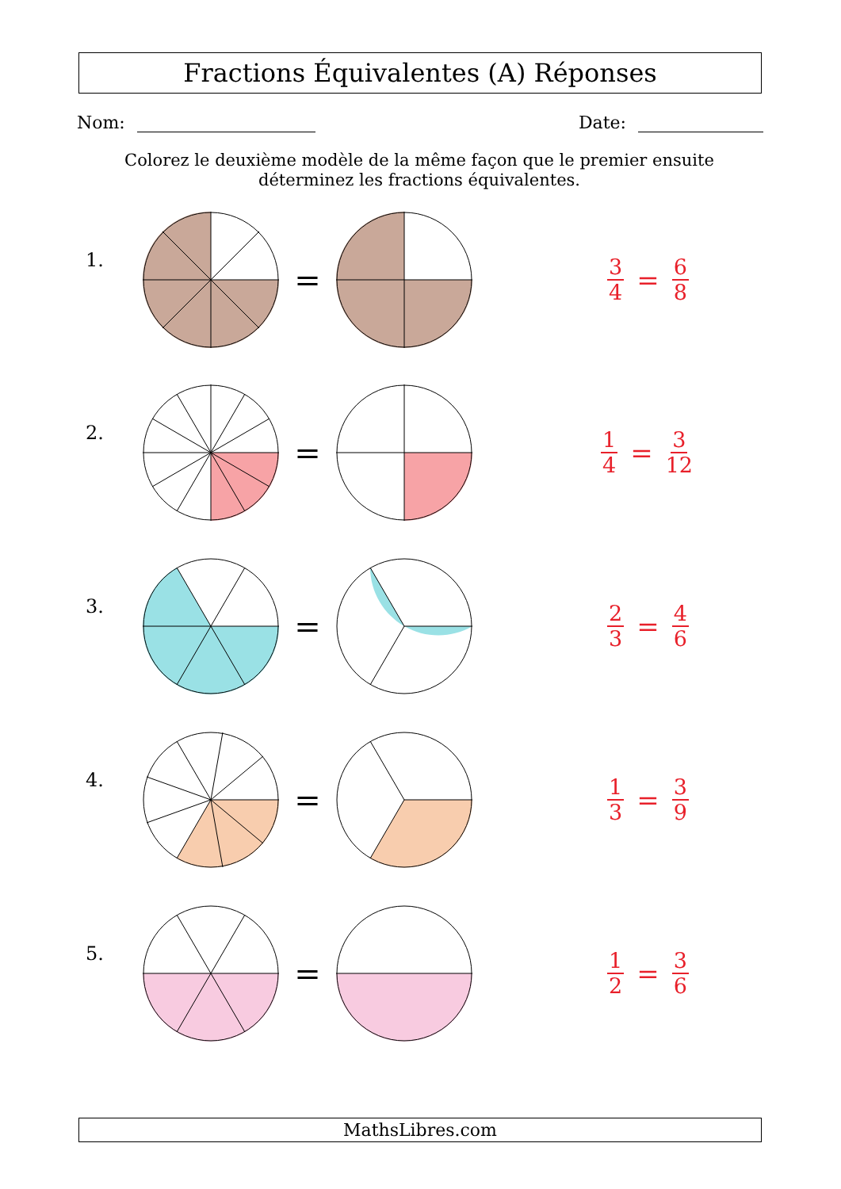Fractions Équivalentes (A) Réponses
Nom: Date:
Colorez le deuxième modèle de la même façon que le premier ensuite déterminez les fractions équivalentes.
1.
=
3 4 = 6 8
2.
=
1 4 = 3 12
3.
=
2 3 = 4 6
4.
=
1 3 = 3 9
5.
=
1 2 = 3 6
MathsLibres.com